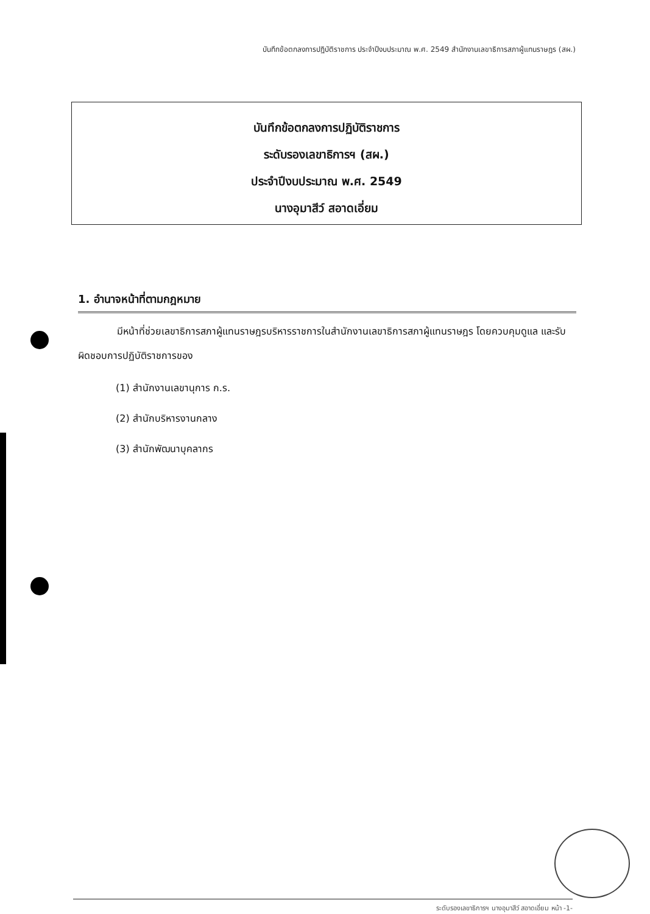บันทึกข้อตกลงการปฏิบัติราชการ ประจำปีงบประมาณ พ.ศ. 2549 สำนักงานเลขาธิการสภาผู้แทนราษฎร (สผ.)
บันทึกข้อตกลงการปฏิบัติราชการ
ระดับรองเลขาธิการฯ (สผ.)
ประจำปีงบประมาณ พ.ศ. 2549
นางอุมาสีว์ สอาดเอี่ยม
1. อำนาจหน้าที่ตามกฎหมาย
มีหน้าที่ช่วยเลขาธิการสภาผู้แทนราษฎรบริหารราชการในสำนักงานเลขาธิการสภาผู้แทนราษฎร โดยควบคุมดูแล และรับผิดชอบการปฏิบัติราชการของ
(1) สำนักงานเลขานุการ ก.ร.
(2) สำนักบริหารงานกลาง
(3) สำนักพัฒนาบุคลากร
ระดับรองเลขาธิการฯ นางอุมาสีว์ สอาดเอี่ยม หน้า -1-